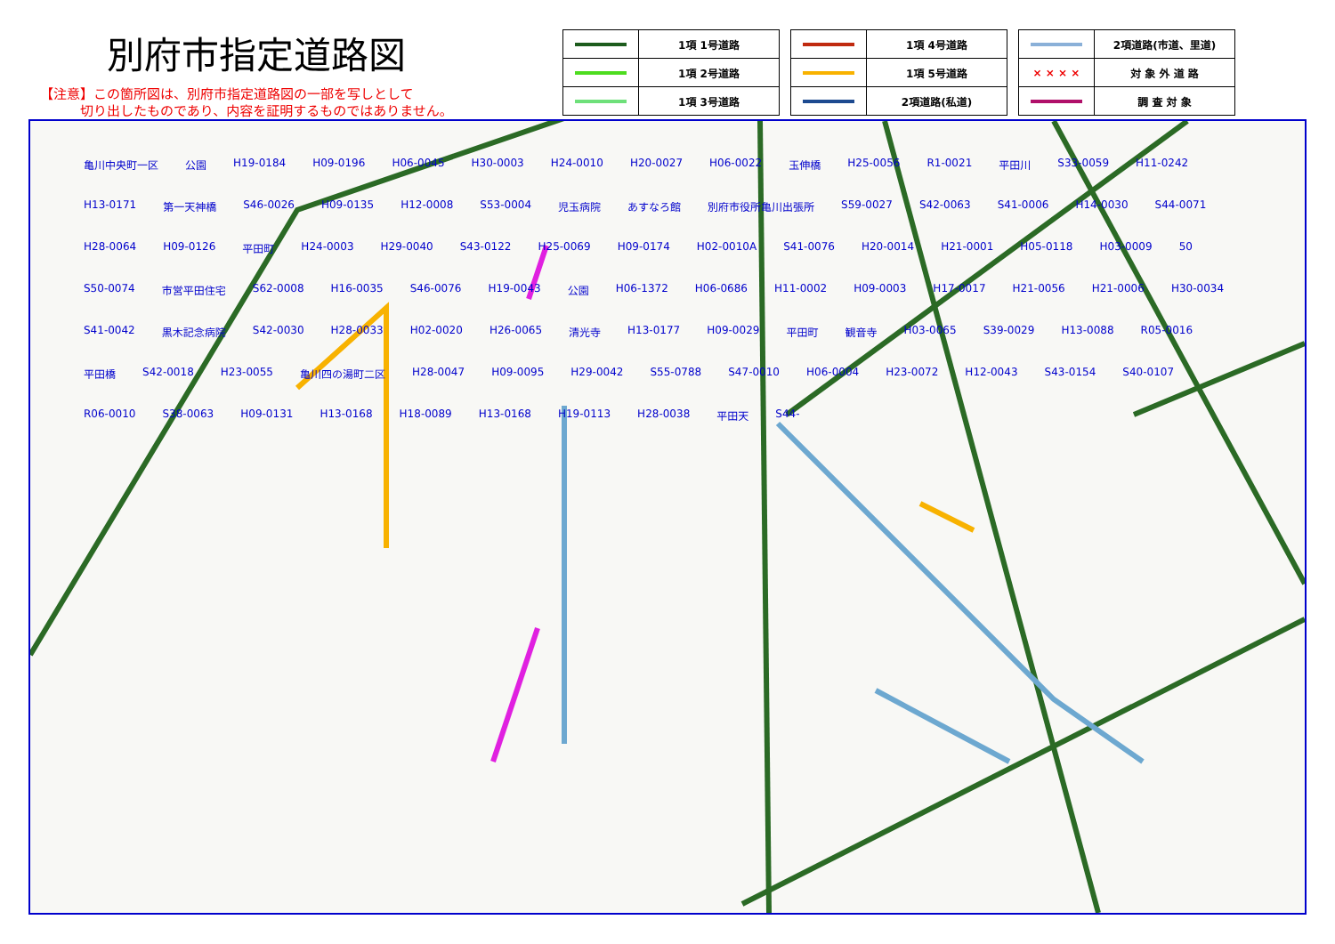別府市指定道路図
【注意】この箇所図は、別府市指定道路図の一部を写しとして
   切り出したものであり、内容を証明するものではありません。
| | 1項 1号道路 |
| | 1項 2号道路 |
| | 1項 3号道路 |
| | 1項 4号道路 |
| | 1項 5号道路 |
| | 2項道路(私道) |
| | 2項道路(市道、里道) |
| × × × × | 対 象 外 道 路 |
| | 調 査 対 象 |
亀川中央町一区 公園 H19-0184 H09-0196 H06-0045 H30-0003 H24-0010 H20-0027 H06-0022 玉伸橋 H25-0056 R1-0021 平田川 S33-0059 H11-0242 H13-0171 第一天神橋 S46-0026 H09-0135 H12-0008 S53-0004 児玉病院 あすなろ館 別府市役所亀川出張所 S59-0027 S42-0063 S41-0006 H14-0030 S44-0071 H28-0064 H09-0126 平田町 H24-0003 H29-0040 S43-0122 H25-0069 H09-0174 H02-0010A S41-0076 H20-0014 H21-0001 H05-0118 H03-0009 50 S50-0074 市営平田住宅 S62-0008 H16-0035 S46-0076 H19-0043 公園 H06-1372 H06-0686 H11-0002 H09-0003 H17-0017 H21-0056 H21-0006 H30-0034 S41-0042 黒木記念病院 S42-0030 H28-0033 H02-0020 H26-0065 清光寺 H13-0177 H09-0029 平田町 観音寺 H03-0065 S39-0029 H13-0088 R05-0016 平田橋 S42-0018 H23-0055 亀川四の湯町二区 H28-0047 H09-0095 H29-0042 S55-0788 S47-0010 H06-0004 H23-0072 H12-0043 S43-0154 S40-0107 R06-0010 S38-0063 H09-0131 H13-0168 H18-0089 H13-0168 H19-0113 H28-0038 平田天 S44-